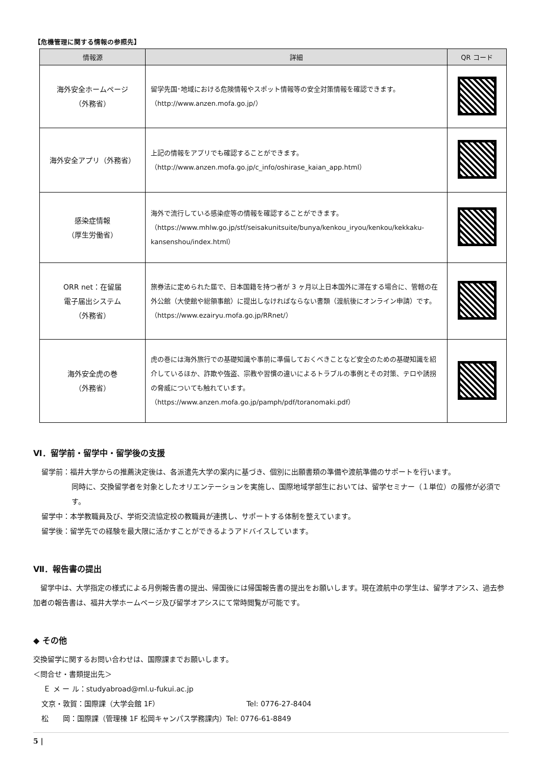【危機管理に関する情報の参照先】
| 情報源 | 詳細 | QR コード |
| --- | --- | --- |
| 海外安全ホームページ （外務省） | 留学先国･地域における危険情報やスポット情報等の安全対策情報を確認できます。 （http://www.anzen.mofa.go.jp/） | |
| 海外安全アプリ（外務省） | 上記の情報をアプリでも確認することができます。 （http://www.anzen.mofa.go.jp/c_info/oshirase_kaian_app.html） | |
| 感染症情報 （厚生労働省） | 海外で流行している感染症等の情報を確認することができます。 （https://www.mhlw.go.jp/stf/seisakunitsuite/bunya/kenkou_iryou/kenkou/kekkaku-kansenshou/index.html） | |
| ORR net：在留届 電子届出システム （外務省） | 旅券法に定められた届で、日本国籍を持つ者が 3 ヶ月以上日本国外に滞在する場合に、管轄の在外公館（大使館や総領事館）に提出しなければならない書類（渡航後にオンライン申請）です。 （https://www.ezairyu.mofa.go.jp/RRnet/） | |
| 海外安全虎の巻 （外務省） | 虎の巻には海外旅行での基礎知識や事前に準備しておくべきことなど安全のための基礎知識を紹介しているほか、詐欺や強盗、宗教や習慣の違いによるトラブルの事例とその対策、テロや誘拐の脅威についても触れています。 （https://www.anzen.mofa.go.jp/pamph/pdf/toranomaki.pdf） | |
Ⅵ．留学前・留学中・留学後の支援
留学前：福井大学からの推薦決定後は、各派遣先大学の案内に基づき、個別に出願書類の準備や渡航準備のサポートを行います。
同時に、交換留学者を対象としたオリエンテーションを実施し、国際地域学部生においては、留学セミナー（１単位）の履修が必須です。
留学中：本学教職員及び、学術交流協定校の教職員が連携し、サポートする体制を整えています。
留学後：留学先での経験を最大限に活かすことができるようアドバイスしています。
Ⅶ．報告書の提出
　留学中は、大学指定の様式による月例報告書の提出、帰国後には帰国報告書の提出をお願いします。現在渡航中の学生は、留学オアシス、過去参加者の報告書は、福井大学ホームページ及び留学オアシスにて常時閲覧が可能です。
◆ その他
交換留学に関するお問い合わせは、国際課までお願いします。
＜問合せ・書類提出先＞
Ｅ メ ー ル：studyabroad@ml.u-fukui.ac.jp
文京・敦賀：国際課（大学会館 1F） Tel: 0776-27-8404
松　　岡：国際課（管理棟 1F 松岡キャンパス学務課内）Tel: 0776-61-8849
5 |